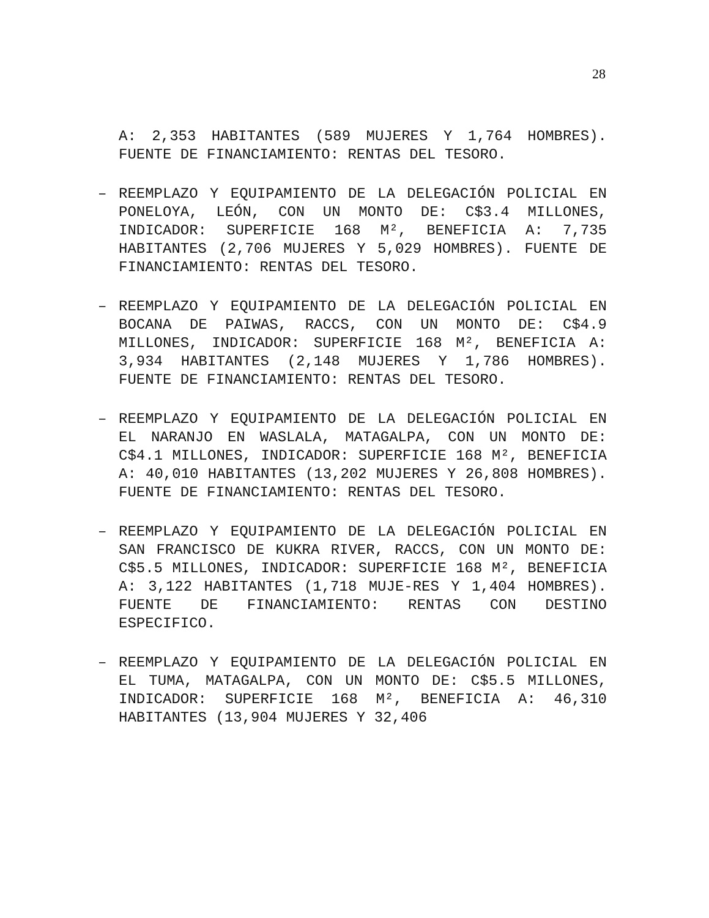28
A: 2,353 HABITANTES (589 MUJERES Y 1,764 HOMBRES). FUENTE DE FINANCIAMIENTO: RENTAS DEL TESORO.
– REEMPLAZO Y EQUIPAMIENTO DE LA DELEGACIÓN POLICIAL EN PONELOYA, LEÓN, CON UN MONTO DE: C$3.4 MILLONES, INDICADOR: SUPERFICIE 168 M², BENEFICIA A: 7,735 HABITANTES (2,706 MUJERES Y 5,029 HOMBRES). FUENTE DE FINANCIAMIENTO: RENTAS DEL TESORO.
– REEMPLAZO Y EQUIPAMIENTO DE LA DELEGACIÓN POLICIAL EN BOCANA DE PAIWAS, RACCS, CON UN MONTO DE: C$4.9 MILLONES, INDICADOR: SUPERFICIE 168 M², BENEFICIA A: 3,934 HABITANTES (2,148 MUJERES Y 1,786 HOMBRES). FUENTE DE FINANCIAMIENTO: RENTAS DEL TESORO.
– REEMPLAZO Y EQUIPAMIENTO DE LA DELEGACIÓN POLICIAL EN EL NARANJO EN WASLALA, MATAGALPA, CON UN MONTO DE: C$4.1 MILLONES, INDICADOR: SUPERFICIE 168 M², BENEFICIA A: 40,010 HABITANTES (13,202 MUJERES Y 26,808 HOMBRES). FUENTE DE FINANCIAMIENTO: RENTAS DEL TESORO.
– REEMPLAZO Y EQUIPAMIENTO DE LA DELEGACIÓN POLICIAL EN SAN FRANCISCO DE KUKRA RIVER, RACCS, CON UN MONTO DE: C$5.5 MILLONES, INDICADOR: SUPERFICIE 168 M², BENEFICIA A: 3,122 HABITANTES (1,718 MUJE-RES Y 1,404 HOMBRES). FUENTE DE FINANCIAMIENTO: RENTAS CON DESTINO ESPECIFICO.
– REEMPLAZO Y EQUIPAMIENTO DE LA DELEGACIÓN POLICIAL EN EL TUMA, MATAGALPA, CON UN MONTO DE: C$5.5 MILLONES, INDICADOR: SUPERFICIE 168 M², BENEFICIA A: 46,310 HABITANTES (13,904 MUJERES Y 32,406